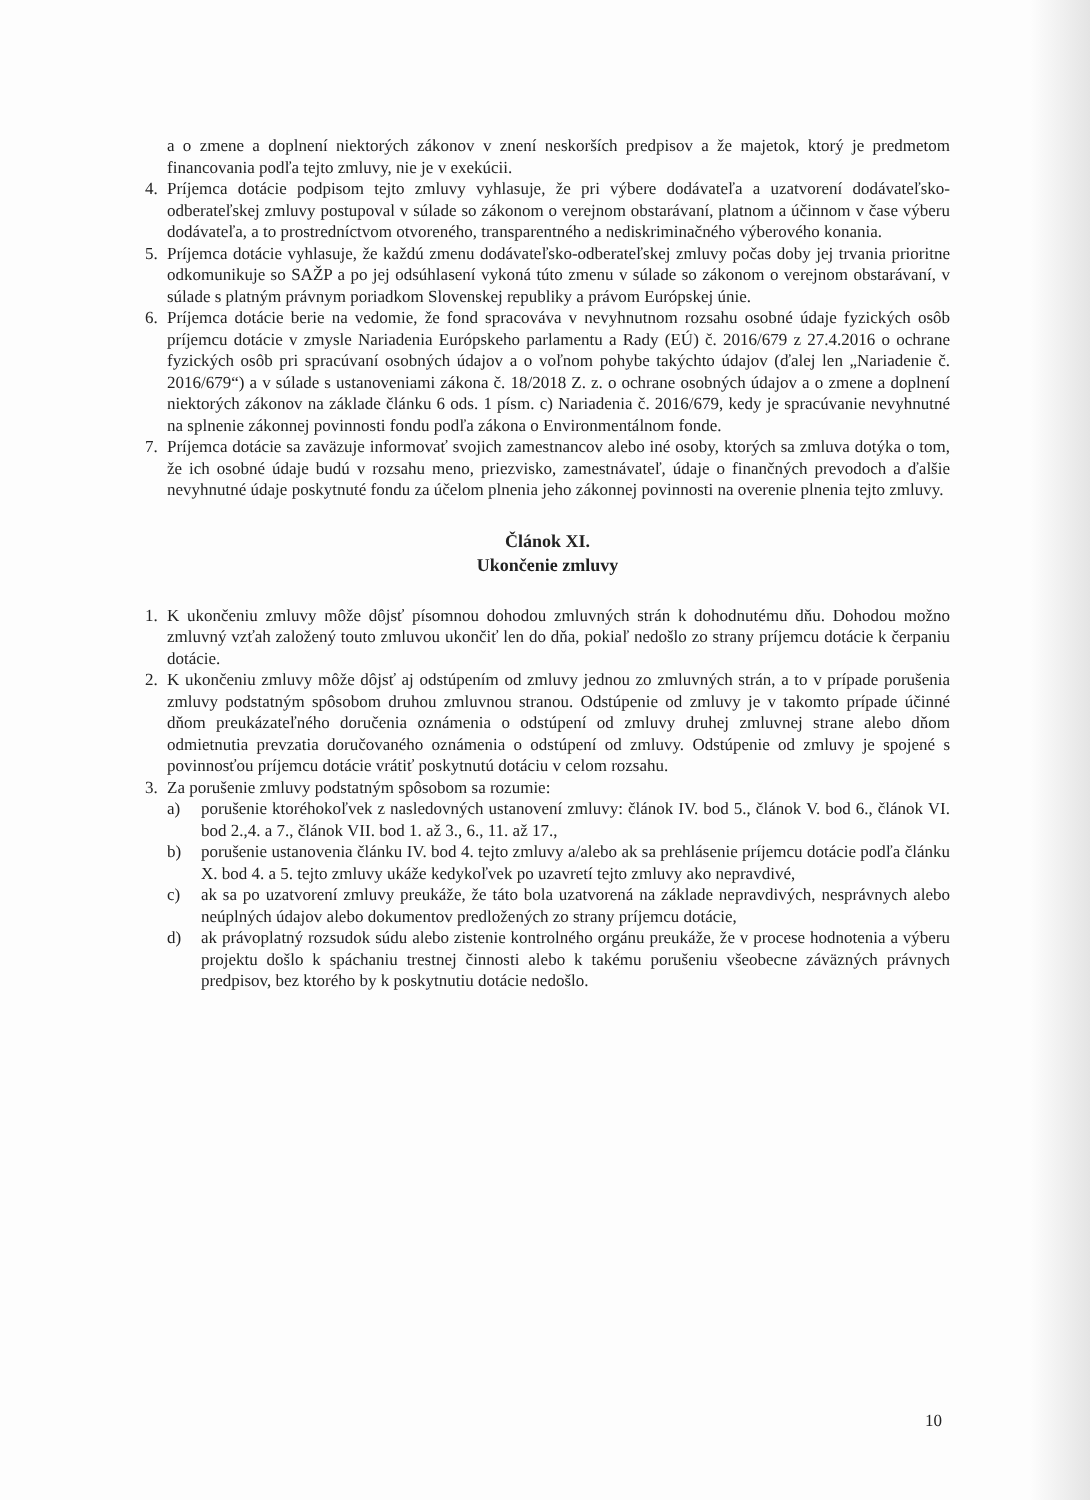a o zmene a doplnení niektorých zákonov v znení neskorších predpisov a že majetok, ktorý je predmetom financovania podľa tejto zmluvy, nie je v exekúcii.
4. Príjemca dotácie podpisom tejto zmluvy vyhlasuje, že pri výbere dodávateľa a uzatvorení dodávateľsko-odberateľskej zmluvy postupoval v súlade so zákonom o verejnom obstarávaní, platnom a účinnom v čase výberu dodávateľa, a to prostredníctvom otvoreného, transparentného a nediskriminačného výberového konania.
5. Príjemca dotácie vyhlasuje, že každú zmenu dodávateľsko-odberateľskej zmluvy počas doby jej trvania prioritne odkomunikuje so SAŽP a po jej odsúhlasení vykoná túto zmenu v súlade so zákonom o verejnom obstarávaní, v súlade s platným právnym poriadkom Slovenskej republiky a právom Európskej únie.
6. Príjemca dotácie berie na vedomie, že fond spracováva v nevyhnutnom rozsahu osobné údaje fyzických osôb príjemcu dotácie v zmysle Nariadenia Európskeho parlamentu a Rady (EÚ) č. 2016/679 z 27.4.2016 o ochrane fyzických osôb pri spracúvaní osobných údajov a o voľnom pohybe takýchto údajov (ďalej len „Nariadenie č. 2016/679“) a v súlade s ustanoveniami zákona č. 18/2018 Z. z. o ochrane osobných údajov a o zmene a doplnení niektorých zákonov na základe článku 6 ods. 1 písm. c) Nariadenia č. 2016/679, kedy je spracúvanie nevyhnutné na splnenie zákonnej povinnosti fondu podľa zákona o Environmentálnom fonde.
7. Príjemca dotácie sa zaväzuje informovať svojich zamestnancov alebo iné osoby, ktorých sa zmluva dotýka o tom, že ich osobné údaje budú v rozsahu meno, priezvisko, zamestnávateľ, údaje o finančných prevodoch a ďalšie nevyhnutné údaje poskytnuté fondu za účelom plnenia jeho zákonnej povinnosti na overenie plnenia tejto zmluvy.
Článok XI.
Ukončenie zmluvy
1. K ukončeniu zmluvy môže dôjsť písomnou dohodou zmluvných strán k dohodnutému dňu. Dohodou možno zmluvný vzťah založený touto zmluvou ukončiť len do dňa, pokiaľ nedošlo zo strany príjemcu dotácie k čerpaniu dotácie.
2. K ukončeniu zmluvy môže dôjsť aj odstúpením od zmluvy jednou zo zmluvných strán, a to v prípade porušenia zmluvy podstatným spôsobom druhou zmluvnou stranou. Odstúpenie od zmluvy je v takomto prípade účinné dňom preukázateľného doručenia oznámenia o odstúpení od zmluvy druhej zmluvnej strane alebo dňom odmietnutia prevzatia doručovaného oznámenia o odstúpení od zmluvy. Odstúpenie od zmluvy je spojené s povinnosťou príjemcu dotácie vrátiť poskytnutú dotáciu v celom rozsahu.
3. Za porušenie zmluvy podstatným spôsobom sa rozumie:
a) porušenie ktoréhokoľvek z nasledovných ustanovení zmluvy: článok IV. bod 5., článok V. bod 6., článok VI. bod 2.,4. a 7., článok VII. bod 1. až 3., 6., 11. až 17.,
b) porušenie ustanovenia článku IV. bod 4. tejto zmluvy a/alebo ak sa prehlásenie príjemcu dotácie podľa článku X. bod 4. a 5. tejto zmluvy ukáže kedykoľvek po uzavretí tejto zmluvy ako nepravdivé,
c) ak sa po uzatvorení zmluvy preukáže, že táto bola uzatvorená na základe nepravdivých, nesprávnych alebo neúplných údajov alebo dokumentov predložených zo strany príjemcu dotácie,
d) ak právoplatný rozsudok súdu alebo zistenie kontrolného orgánu preukáže, že v procese hodnotenia a výberu projektu došlo k spáchaniu trestnej činnosti alebo k takému porušeniu všeobecne záväzných právnych predpisov, bez ktorého by k poskytnutiu dotácie nedošlo.
10